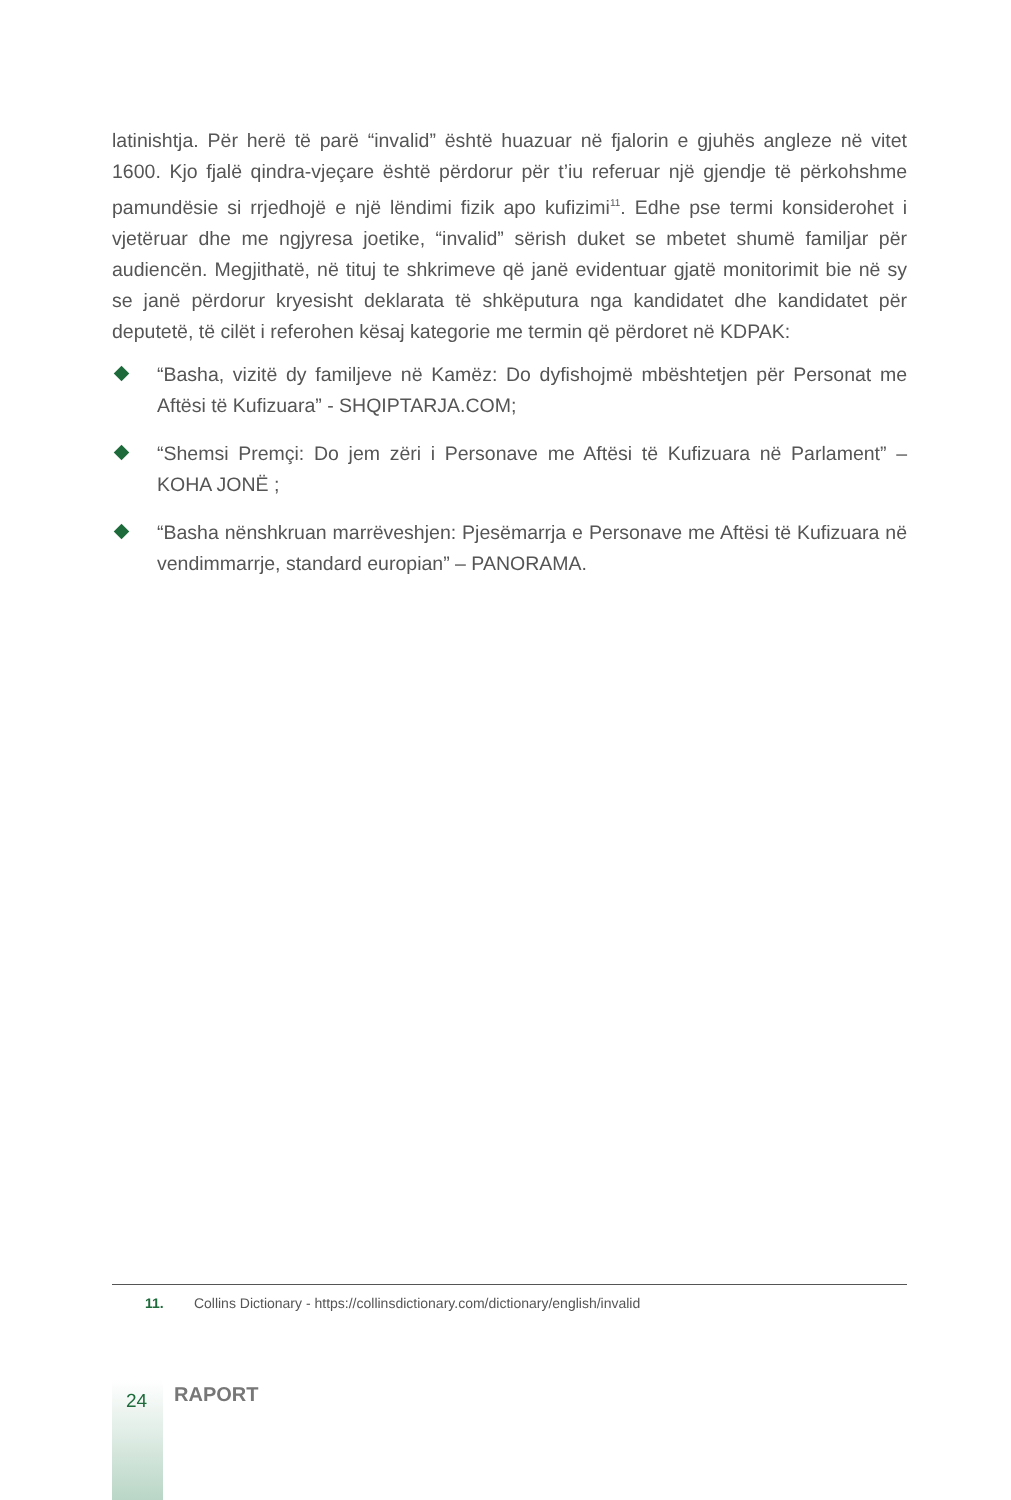latinishtja. Për herë të parë “invalid” është huazuar në fjalorin e gjuhës angleze në vitet 1600. Kjo fjalë qindra-vjeçare është përdorur për t’iu referuar një gjendje të përkohshme pamundësie si rrjedhojë e një lëndimi fizik apo kufizimi<sup>11</sup>. Edhe pse termi konsiderohet i vjetëruar dhe me ngjyresa joetike, “invalid” sërish duket se mbetet shumë familjar për audiencën. Megjithatë, në tituj te shkrimeve që janë evidentuar gjatë monitorimit bie në sy se janë përdorur kryesisht deklarata të shkëputura nga kandidatet dhe kandidatet për deputetë, të cilët i referohen kësaj kategorie me termin që përdoret në KDPAK:
“Basha, vizitë dy familjeve në Kamëz: Do dyfishojmë mbështetjen për Personat me Aftësi të Kufizuara” - SHQIPTARJA.COM;
“Shemsi Premçi: Do jem zëri i Personave me Aftësi të Kufizuara në Parlament” – KOHA JONË ;
“Basha nënshkruan marrëveshjen: Pjesëmarrja e Personave me Aftësi të Kufizuara në vendimmarrje, standard europian” – PANORAMA.
11. Collins Dictionary - https://collinsdictionary.com/dictionary/english/invalid
24 RAPORT